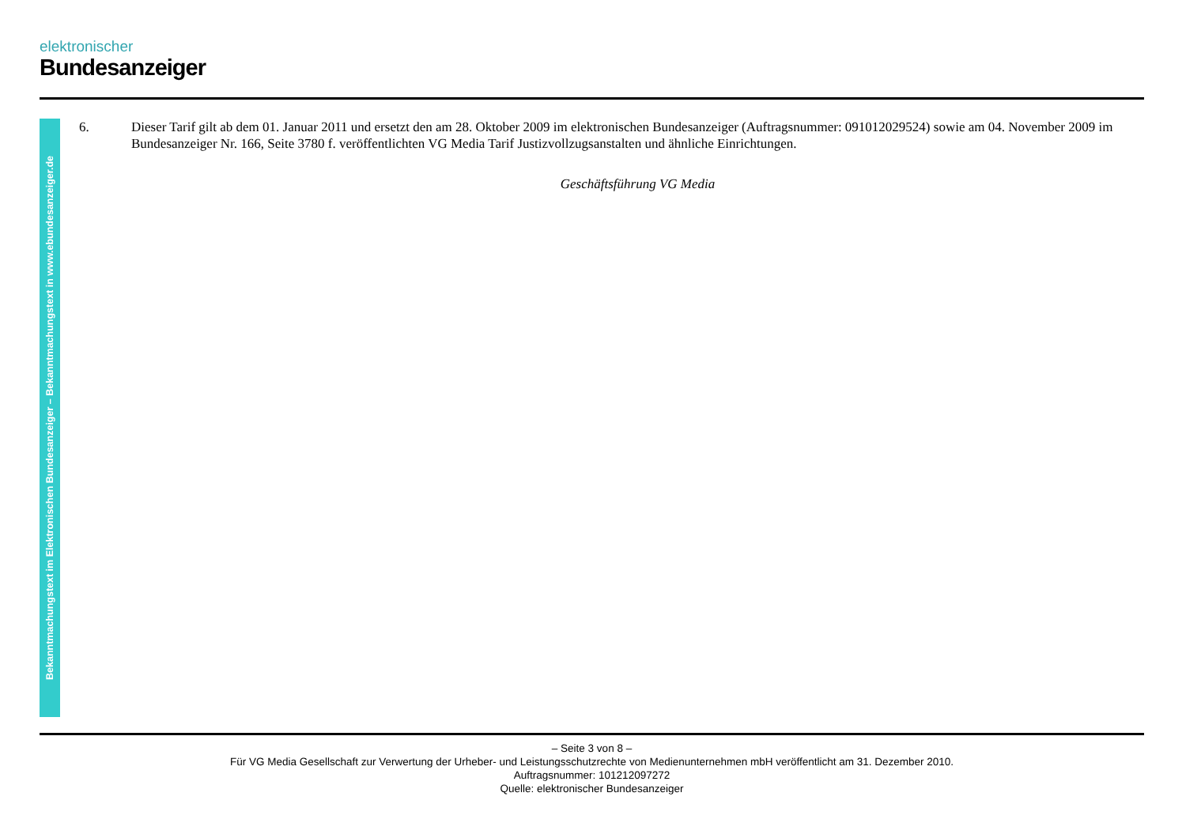elektronischer
Bundesanzeiger
Bekanntmachungstext im Elektronischen Bundesanzeiger – Bekanntmachungstext in www.ebundesanzeiger.de
6. Dieser Tarif gilt ab dem 01. Januar 2011 und ersetzt den am 28. Oktober 2009 im elektronischen Bundesanzeiger (Auftragsnummer: 091012029524) sowie am 04. November 2009 im Bundesanzeiger Nr. 166, Seite 3780 f. veröffentlichten VG Media Tarif Justizvollzugsanstalten und ähnliche Einrichtungen.
Geschäftsführung VG Media
– Seite 3 von 8 –
Für VG Media Gesellschaft zur Verwertung der Urheber- und Leistungsschutzrechte von Medienunternehmen mbH veröffentlicht am 31. Dezember 2010.
Auftragsnummer: 101212097272
Quelle: elektronischer Bundesanzeiger